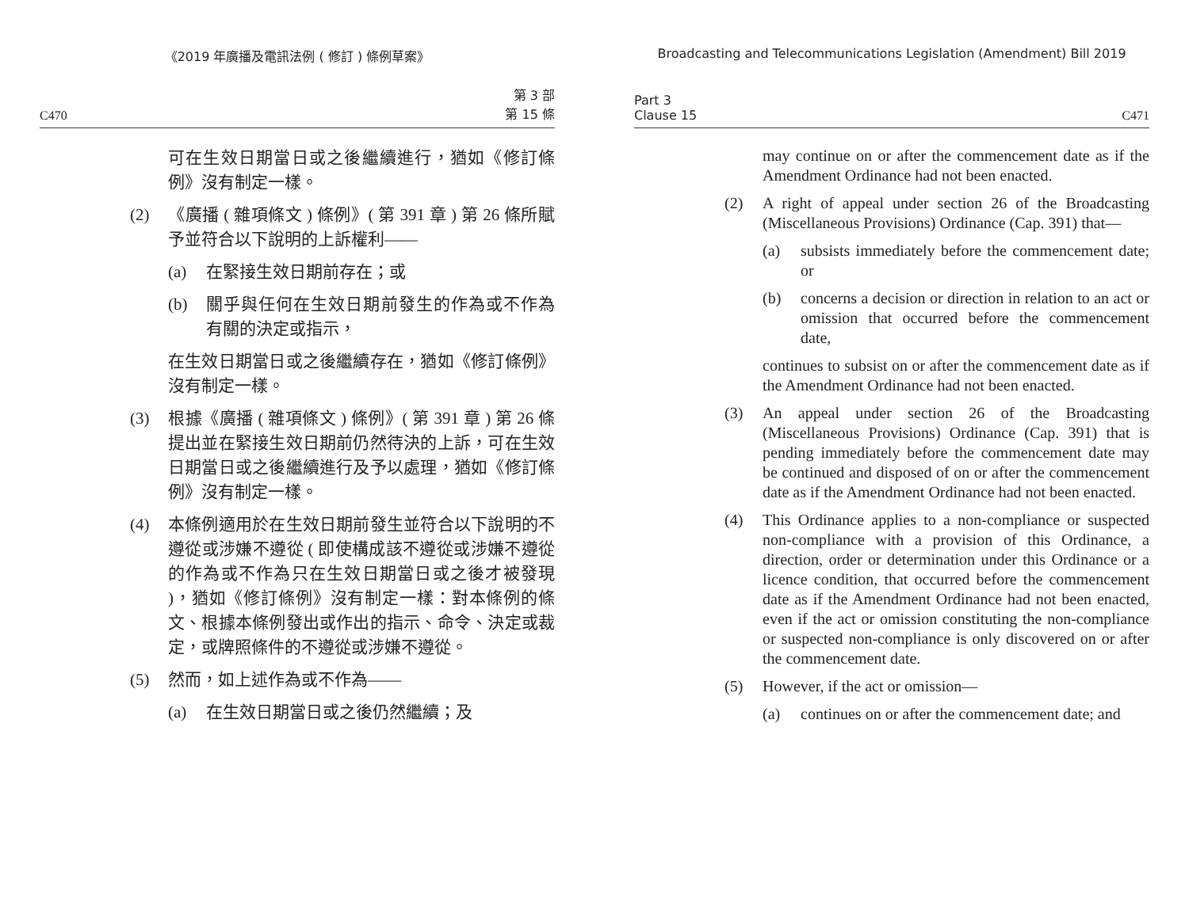《2019 年廣播及電訊法例 ( 修訂 ) 條例草案》
C470 第 3 部
第 15 條
可在生效日期當日或之後繼續進行，猶如《修訂條例》沒有制定一樣。
(2) 《廣播 ( 雜項條文 ) 條例》( 第 391 章 ) 第 26 條所賦予並符合以下說明的上訴權利——
(a) 在緊接生效日期前存在；或
(b) 關乎與任何在生效日期前發生的作為或不作為有關的決定或指示，
在生效日期當日或之後繼續存在，猶如《修訂條例》沒有制定一樣。
(3) 根據《廣播 ( 雜項條文 ) 條例》( 第 391 章 ) 第 26 條提出並在緊接生效日期前仍然待決的上訴，可在生效日期當日或之後繼續進行及予以處理，猶如《修訂條例》沒有制定一樣。
(4) 本條例適用於在生效日期前發生並符合以下說明的不遵從或涉嫌不遵從 ( 即使構成該不遵從或涉嫌不遵從的作為或不作為只在生效日期當日或之後才被發現 )，猶如《修訂條例》沒有制定一樣：對本條例的條文、根據本條例發出或作出的指示、命令、決定或裁定，或牌照條件的不遵從或涉嫌不遵從。
(5) 然而，如上述作為或不作為——
(a) 在生效日期當日或之後仍然繼續；及
Broadcasting and Telecommunications Legislation (Amendment) Bill 2019
Part 3
Clause 15 C471
may continue on or after the commencement date as if the Amendment Ordinance had not been enacted.
(2) A right of appeal under section 26 of the Broadcasting (Miscellaneous Provisions) Ordinance (Cap. 391) that—
(a) subsists immediately before the commencement date; or
(b) concerns a decision or direction in relation to an act or omission that occurred before the commencement date,
continues to subsist on or after the commencement date as if the Amendment Ordinance had not been enacted.
(3) An appeal under section 26 of the Broadcasting (Miscellaneous Provisions) Ordinance (Cap. 391) that is pending immediately before the commencement date may be continued and disposed of on or after the commencement date as if the Amendment Ordinance had not been enacted.
(4) This Ordinance applies to a non-compliance or suspected non-compliance with a provision of this Ordinance, a direction, order or determination under this Ordinance or a licence condition, that occurred before the commencement date as if the Amendment Ordinance had not been enacted, even if the act or omission constituting the non-compliance or suspected non-compliance is only discovered on or after the commencement date.
(5) However, if the act or omission—
(a) continues on or after the commencement date; and